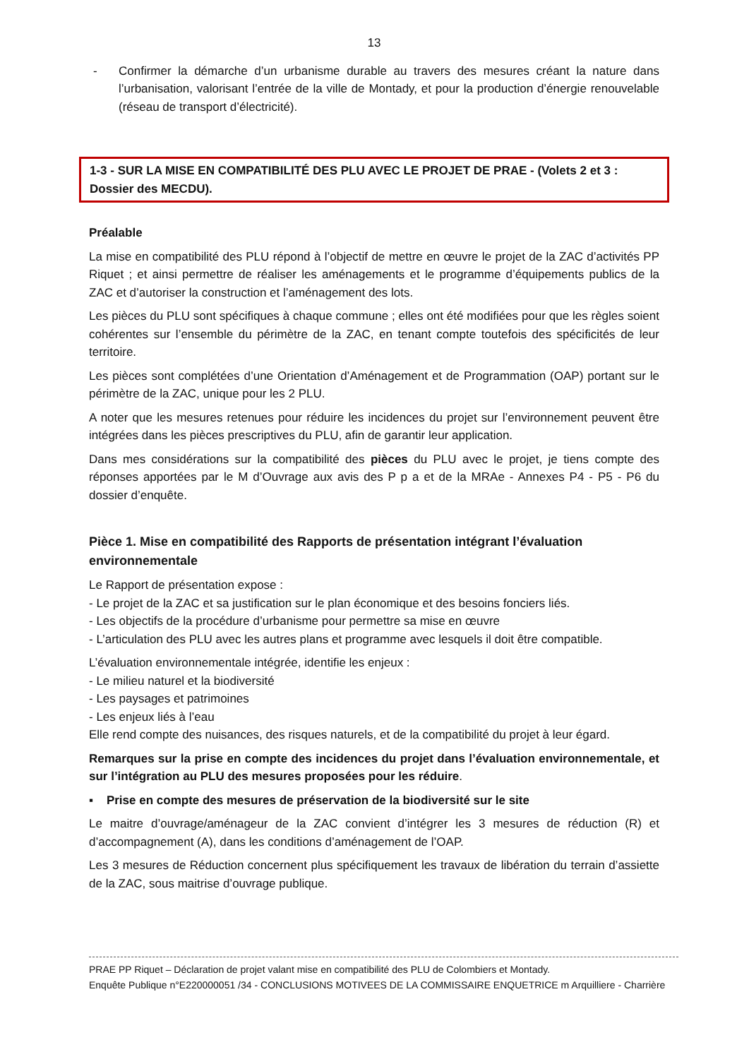13
- Confirmer la démarche d’un urbanisme durable au travers des mesures créant la nature dans l’urbanisation, valorisant l’entrée de la ville de Montady, et pour la production d’énergie renouvelable (réseau de transport d’électricité).
1-3 - SUR LA MISE EN COMPATIBILITÉ DES PLU AVEC LE PROJET DE PRAE - (Volets 2 et 3 : Dossier des MECDU).
Préalable
La mise en compatibilité des PLU répond à l’objectif de mettre en œuvre le projet de la ZAC d’activités PP Riquet ; et ainsi permettre de réaliser les aménagements et le programme d’équipements publics de la ZAC et d’autoriser la construction et l’aménagement des lots.
Les pièces du PLU sont spécifiques à chaque commune ; elles ont été modifiées pour que les règles soient cohérentes sur l’ensemble du périmètre de la ZAC, en tenant compte toutefois des spécificités de leur territoire.
Les pièces sont complétées d’une Orientation d’Aménagement et de Programmation (OAP) portant sur le périmètre de la ZAC, unique pour les 2 PLU.
A noter que les mesures retenues pour réduire les incidences du projet sur l’environnement peuvent être intégrées dans les pièces prescriptives du PLU, afin de garantir leur application.
Dans mes considérations sur la compatibilité des pièces du PLU avec le projet, je tiens compte des réponses apportées par le M d’Ouvrage aux avis des P p a et de la MRAe - Annexes P4 - P5 - P6 du dossier d’enquête.
Pièce 1. Mise en compatibilité des Rapports de présentation intégrant l’évaluation environnementale
Le Rapport de présentation expose :
- Le projet de la ZAC et sa justification sur le plan économique et des besoins fonciers liés.
- Les objectifs de la procédure d’urbanisme pour permettre sa mise en œuvre
- L’articulation des PLU avec les autres plans et programme avec lesquels il doit être compatible.
L’évaluation environnementale intégrée, identifie les enjeux :
- Le milieu naturel et la biodiversité
- Les paysages et patrimoines
- Les enjeux liés à l’eau
Elle rend compte des nuisances, des risques naturels, et de la compatibilité du projet à leur égard.
Remarques sur la prise en compte des incidences du projet dans l’évaluation environnementale, et sur l’intégration au PLU des mesures proposées pour les réduire.
▪ Prise en compte des mesures de préservation de la biodiversité sur le site
Le maitre d’ouvrage/aménageur de la ZAC convient d’intégrer les 3 mesures de réduction (R) et d’accompagnement (A), dans les conditions d’aménagement de l’OAP.
Les 3 mesures de Réduction concernent plus spécifiquement les travaux de libération du terrain d’assiette de la ZAC, sous maitrise d’ouvrage publique.
PRAE PP Riquet – Déclaration de projet valant mise en compatibilité des PLU de Colombiers et Montady.
Enquête Publique n°E220000051 /34 - CONCLUSIONS MOTIVEES DE LA COMMISSAIRE ENQUETRICE m Arquilliere - Charrière